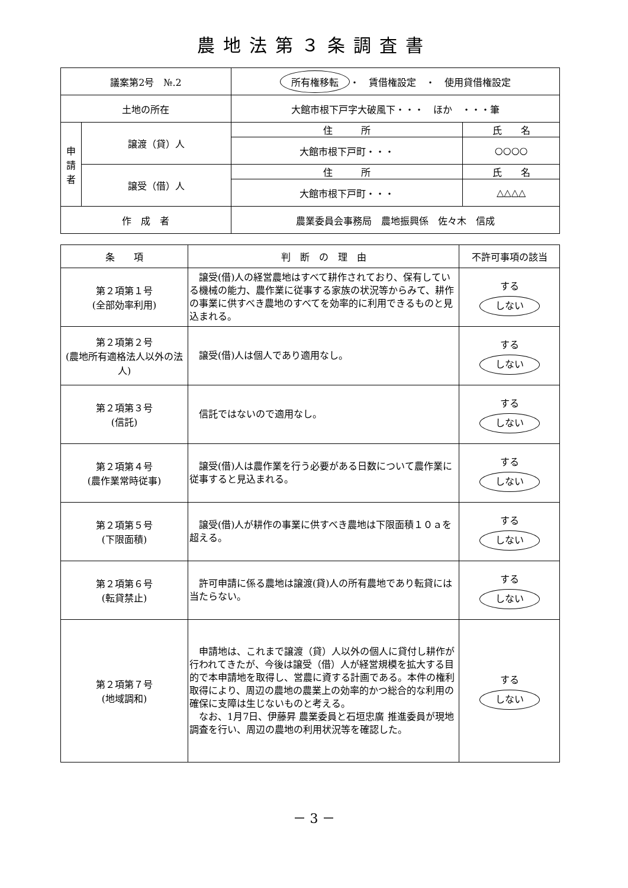農地法第３条調査書
| 議案第2号 №.2 | | 所有権移転 ・ 賃借権設定 ・ 使用貸借権設定 | |
| 土地の所在 | | 大館市根下戸字大破風下・・・ ほか ・・・筆 | |
| 申 請 者 | 譲渡（貸）人 | 住 所 | 氏 名 |
| | | 大館市根下戸町・・・ | ○○○○ |
| | 譲受（借）人 | 住 所 | 氏 名 |
| | | 大館市根下戸町・・・ | △△△△ |
| 作 成 者 | | 農業委員会事務局 農地振興係 佐々木 信成 | |
| 条 項 | 判 断 の 理 由 | 不許可事項の該当 |
| 第２項第１号 (全部効率利用) | 譲受(借)人の経営農地はすべて耕作されており、保有している機械の能力、農作業に従事する家族の状況等からみて、耕作の事業に供すべき農地のすべてを効率的に利用できるものと見込まれる。 | する しない |
| 第２項第２号 (農地所有適格法人以外の法人) | 譲受(借)人は個人であり適用なし。 | する しない |
| 第２項第３号 (信託) | 信託ではないので適用なし。 | する しない |
| 第２項第４号 (農作業常時従事) | 譲受(借)人は農作業を行う必要がある日数について農作業に従事すると見込まれる。 | する しない |
| 第２項第５号 (下限面積) | 譲受(借)人が耕作の事業に供すべき農地は下限面積１０ａを超える。 | する しない |
| 第２項第６号 (転貸禁止) | 許可申請に係る農地は譲渡(貸)人の所有農地であり転貸には当たらない。 | する しない |
| 第２項第７号 (地域調和) | 申請地は、これまで譲渡（貸）人以外の個人に貸付し耕作が行われてきたが、今後は譲受（借）人が経営規模を拡大する目的で本申請地を取得し、営農に資する計画である。本件の権利取得により、周辺の農地の農業上の効率的かつ総合的な利用の確保に支障は生じないものと考える。 なお、1月7日、伊藤昇 農業委員と石垣忠廣 推進委員が現地調査を行い、周辺の農地の利用状況等を確認した。 | する しない |
－ 3 －